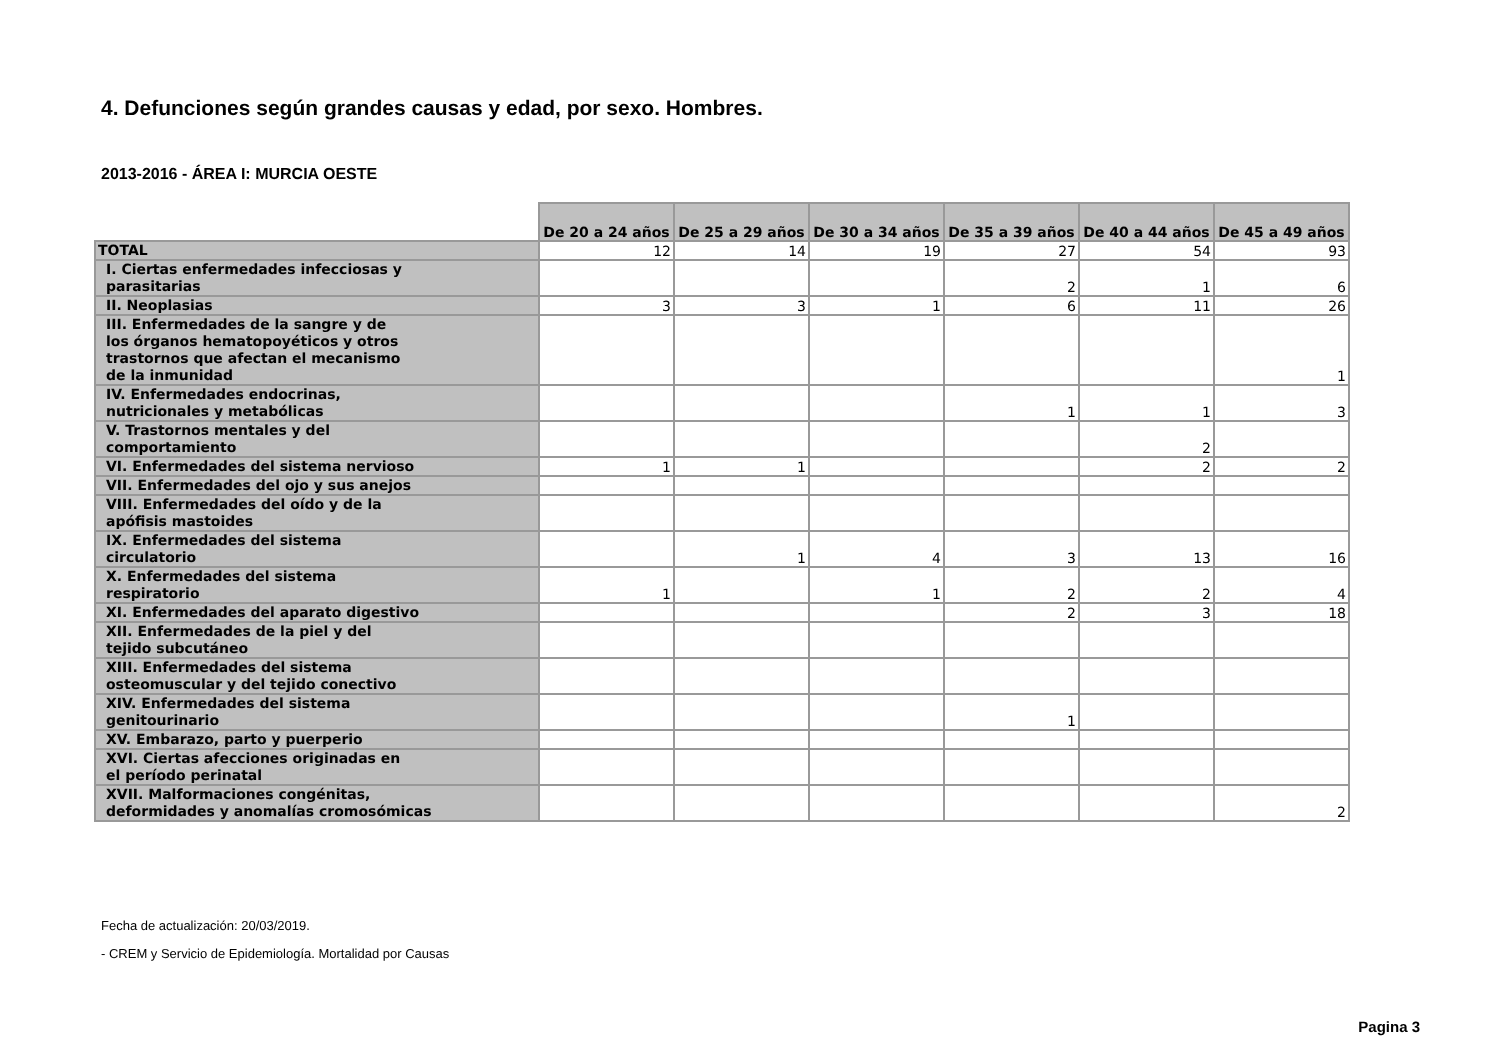4. Defunciones según grandes causas y edad, por sexo. Hombres.
2013-2016 - ÁREA I: MURCIA OESTE
| | De 20 a 24 años | De 25 a 29 años | De 30 a 34 años | De 35 a 39 años | De 40 a 44 años | De 45 a 49 años |
| --- | --- | --- | --- | --- | --- | --- |
| TOTAL | 12 | 14 | 19 | 27 | 54 | 93 |
| I. Ciertas enfermedades infecciosas y parasitarias | | | | 2 | 1 | 6 |
| II. Neoplasias | 3 | 3 | 1 | 6 | 11 | 26 |
| III. Enfermedades de la sangre y de los órganos hematopoyéticos y otros trastornos que afectan el mecanismo de la inmunidad | | | | | | 1 |
| IV. Enfermedades endocrinas, nutricionales y metabólicas | | | | 1 | 1 | 3 |
| V. Trastornos mentales y del comportamiento | | | | | 2 | |
| VI. Enfermedades del sistema nervioso | 1 | 1 | | | 2 | 2 |
| VII. Enfermedades del ojo y sus anejos | | | | | | |
| VIII. Enfermedades del oído y de la apófisis mastoides | | | | | | |
| IX. Enfermedades del sistema circulatorio | | 1 | 4 | 3 | 13 | 16 |
| X. Enfermedades del sistema respiratorio | 1 | | 1 | 2 | 2 | 4 |
| XI. Enfermedades del aparato digestivo | | | | 2 | 3 | 18 |
| XII. Enfermedades de la piel y del tejido subcutáneo | | | | | | |
| XIII. Enfermedades del sistema osteomuscular y del tejido conectivo | | | | | | |
| XIV. Enfermedades del sistema genitourinario | | | | 1 | | |
| XV. Embarazo, parto y puerperio | | | | | | |
| XVI. Ciertas afecciones originadas en el período perinatal | | | | | | |
| XVII. Malformaciones congénitas, deformidades y anomalías cromosómicas | | | | | | 2 |
Fecha de actualización: 20/03/2019.
- CREM y Servicio de Epidemiología. Mortalidad por Causas
Pagina 3